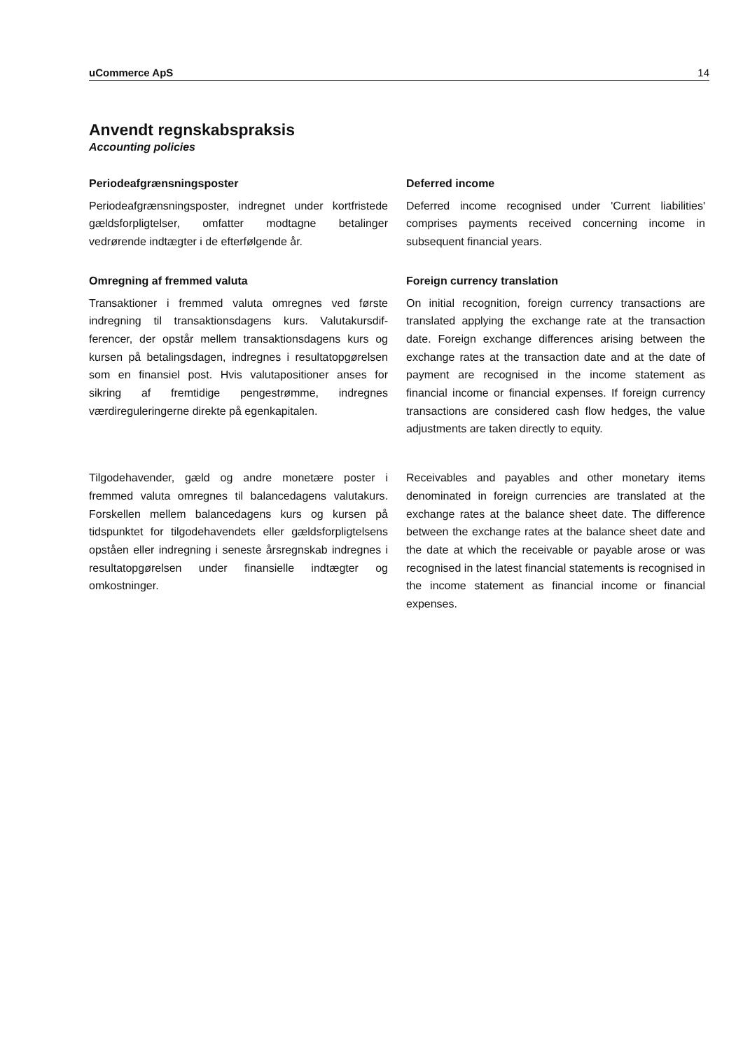uCommerce ApS 14
Anvendt regnskabspraksis
Accounting policies
Periodeafgrænsningsposter
Periodeafgrænsningsposter, indregnet under kortfristede gældsforpligtelser, omfatter modtagne betalinger vedrørende indtægter i de efterfølgende år.
Deferred income
Deferred income recognised under 'Current liabilities' comprises payments received concerning income in subsequent financial years.
Omregning af fremmed valuta
Transaktioner i fremmed valuta omregnes ved første indregning til transaktionsdagens kurs. Valutakursdif­ferencer, der opstår mellem transaktionsdagens kurs og kursen på betalingsdagen, indregnes i resultatop­gørelsen som en finansiel post. Hvis valutapositioner anses for sikring af fremtidige pengestrømme, indreg­nes værdireguleringerne direkte på egenkapitalen.
Foreign currency translation
On initial recognition, foreign currency transactions are translated applying the exchange rate at the transaction date. Foreign exchange differences arising between the exchange rates at the transaction date and at the date of payment are recognised in the income statement as financial income or financial expenses. If foreign currency transactions are considered cash flow hedges, the value adjustments are taken directly to equity.
Tilgodehavender, gæld og andre monetære poster i fremmed valuta omregnes til balancedagens valuta­kurs. Forskellen mellem balancedagens kurs og kur­sen på tidspunktet for tilgodehavendets eller gælds­forpligtelsens opståen eller indregning i seneste års­regnskab indregnes i resultatopgørelsen under finan­sielle indtægter og omkostninger.
Receivables and payables and other monetary items denominated in foreign currencies are translated at the exchange rates at the balance sheet date. The difference between the exchange rates at the balance sheet date and the date at which the receivable or payable arose or was recognised in the latest financial statements is recognised in the income statement as financial income or financial expenses.